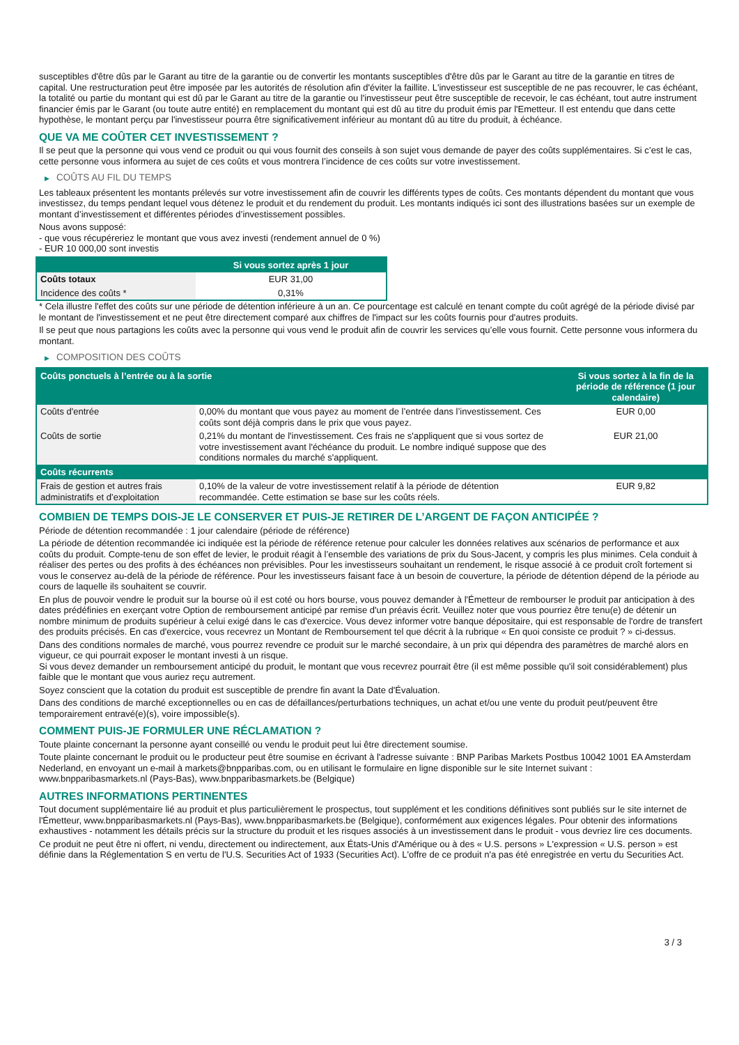susceptibles d'être dûs par le Garant au titre de la garantie ou de convertir les montants susceptibles d'être dûs par le Garant au titre de la garantie en titres de capital. Une restructuration peut être imposée par les autorités de résolution afin d'éviter la faillite. L'investisseur est susceptible de ne pas recouvrer, le cas échéant, la totalité ou partie du montant qui est dû par le Garant au titre de la garantie ou l'investisseur peut être susceptible de recevoir, le cas échéant, tout autre instrument financier émis par le Garant (ou toute autre entité) en remplacement du montant qui est dû au titre du produit émis par l'Emetteur. Il est entendu que dans cette hypothèse, le montant perçu par l'investisseur pourra être significativement inférieur au montant dû au titre du produit, à échéance.
QUE VA ME COÛTER CET INVESTISSEMENT ?
Il se peut que la personne qui vous vend ce produit ou qui vous fournit des conseils à son sujet vous demande de payer des coûts supplémentaires. Si c’est le cas, cette personne vous informera au sujet de ces coûts et vous montrera l’incidence de ces coûts sur votre investissement.
▶ COÛTS AU FIL DU TEMPS
Les tableaux présentent les montants prélevés sur votre investissement afin de couvrir les différents types de coûts. Ces montants dépendent du montant que vous investissez, du temps pendant lequel vous détenez le produit et du rendement du produit. Les montants indiqués ici sont des illustrations basées sur un exemple de montant d’investissement et différentes périodes d’investissement possibles.
Nous avons supposé:
- que vous récupéreriez le montant que vous avez investi (rendement annuel de 0 %)
- EUR 10 000,00 sont investis
| | Si vous sortez après 1 jour |
| --- | --- |
| Coûts totaux | EUR 31,00 |
| Incidence des coûts * | 0,31% |
* Cela illustre l'effet des coûts sur une période de détention inférieure à un an. Ce pourcentage est calculé en tenant compte du coût agrégé de la période divisé par le montant de l'investissement et ne peut être directement comparé aux chiffres de l'impact sur les coûts fournis pour d'autres produits.
Il se peut que nous partagions les coûts avec la personne qui vous vend le produit afin de couvrir les services qu’elle vous fournit. Cette personne vous informera du montant.
▶ COMPOSITION DES COÛTS
| Coûts ponctuels à l’entrée ou à la sortie | | Si vous sortez à la fin de la période de référence (1 jour calendaire) |
| --- | --- | --- |
| Coûts d'entrée | 0,00% du montant que vous payez au moment de l’entrée dans l’investissement. Ces coûts sont déjà compris dans le prix que vous payez. | EUR 0,00 |
| Coûts de sortie | 0,21% du montant de l'investissement. Ces frais ne s'appliquent que si vous sortez de votre investissement avant l'échéance du produit. Le nombre indiqué suppose que des conditions normales du marché s'appliquent. | EUR 21,00 |
| Coûts récurrents | | |
| Frais de gestion et autres frais administratifs et d’exploitation | 0,10% de la valeur de votre investissement relatif à la période de détention recommandée. Cette estimation se base sur les coûts réels. | EUR 9,82 |
COMBIEN DE TEMPS DOIS-JE LE CONSERVER ET PUIS-JE RETIRER DE L’ARGENT DE FAÇON ANTICIPÉE ?
Période de détention recommandée : 1 jour calendaire (période de référence)
La période de détention recommandée ici indiquée est la période de référence retenue pour calculer les données relatives aux scénarios de performance et aux coûts du produit. Compte-tenu de son effet de levier, le produit réagit à l’ensemble des variations de prix du Sous-Jacent, y compris les plus minimes. Cela conduit à réaliser des pertes ou des profits à des échéances non prévisibles. Pour les investisseurs souhaitant un rendement, le risque associé à ce produit croît fortement si vous le conservez au-delà de la période de référence. Pour les investisseurs faisant face à un besoin de couverture, la période de détention dépend de la période au cours de laquelle ils souhaitent se couvrir.
En plus de pouvoir vendre le produit sur la bourse où il est coté ou hors bourse, vous pouvez demander à l'Émetteur de rembourser le produit par anticipation à des dates prédéfinies en exerçant votre Option de remboursement anticipé par remise d'un préavis écrit. Veuillez noter que vous pourriez être tenu(e) de détenir un nombre minimum de produits supérieur à celui exigé dans le cas d'exercice. Vous devez informer votre banque dépositaire, qui est responsable de l'ordre de transfert des produits précisés. En cas d'exercice, vous recevrez un Montant de Remboursement tel que décrit à la rubrique « En quoi consiste ce produit ? » ci-dessus.
Dans des conditions normales de marché, vous pourrez revendre ce produit sur le marché secondaire, à un prix qui dépendra des paramètres de marché alors en vigueur, ce qui pourrait exposer le montant investi à un risque.
Si vous devez demander un remboursement anticipé du produit, le montant que vous recevrez pourrait être (il est même possible qu'il soit considérablement) plus faible que le montant que vous auriez reçu autrement.
Soyez conscient que la cotation du produit est susceptible de prendre fin avant la Date d'Évaluation.
Dans des conditions de marché exceptionnelles ou en cas de défaillances/perturbations techniques, un achat et/ou une vente du produit peut/peuvent être temporairement entravé(e)(s), voire impossible(s).
COMMENT PUIS-JE FORMULER UNE RÉCLAMATION ?
Toute plainte concernant la personne ayant conseillé ou vendu le produit peut lui être directement soumise.
Toute plainte concernant le produit ou le producteur peut être soumise en écrivant à l'adresse suivante : BNP Paribas Markets Postbus 10042 1001 EA Amsterdam Nederland, en envoyant un e-mail à markets@bnpparibas.com, ou en utilisant le formulaire en ligne disponible sur le site Internet suivant : www.bnpparibasmarkets.nl (Pays-Bas), www.bnpparibasmarkets.be (Belgique)
AUTRES INFORMATIONS PERTINENTES
Tout document supplémentaire lié au produit et plus particulièrement le prospectus, tout supplément et les conditions définitives sont publiés sur le site internet de l'Émetteur, www.bnpparibasmarkets.nl (Pays-Bas), www.bnpparibasmarkets.be (Belgique), conformément aux exigences légales. Pour obtenir des informations exhaustives - notamment les détails précis sur la structure du produit et les risques associés à un investissement dans le produit - vous devriez lire ces documents.
Ce produit ne peut être ni offert, ni vendu, directement ou indirectement, aux États-Unis d'Amérique ou à des « U.S. persons » L'expression « U.S. person » est définie dans la Réglementation S en vertu de l'U.S. Securities Act of 1933 (Securities Act). L'offre de ce produit n'a pas été enregistrée en vertu du Securities Act.
3 / 3